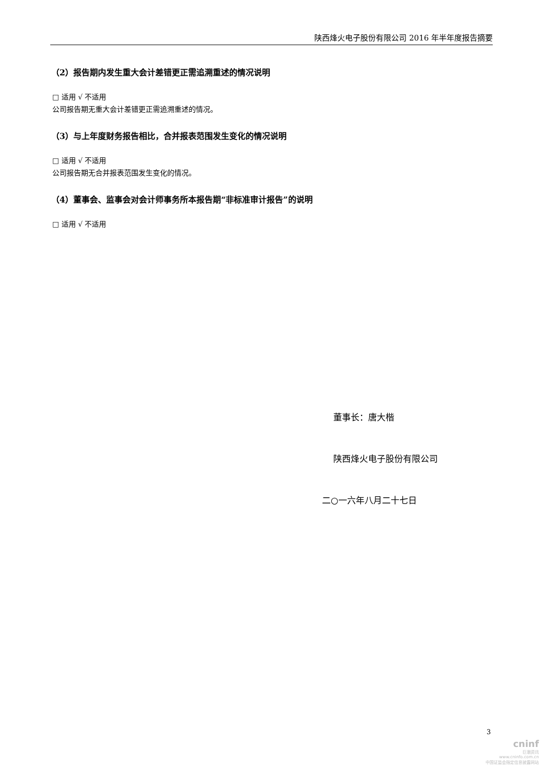陕西烽火电子股份有限公司 2016 年半年度报告摘要
（2）报告期内发生重大会计差错更正需追溯重述的情况说明
□ 适用 √ 不适用
公司报告期无重大会计差错更正需追溯重述的情况。
（3）与上年度财务报告相比，合并报表范围发生变化的情况说明
□ 适用 √ 不适用
公司报告期无合并报表范围发生变化的情况。
（4）董事会、监事会对会计师事务所本报告期“非标准审计报告”的说明
□ 适用 √ 不适用
董事长：唐大楷
陕西烽火电子股份有限公司
二○一六年八月二十七日
3
cninf
巨潮资讯
www.cninfo.com.cn
中国证监会指定信息披露网站